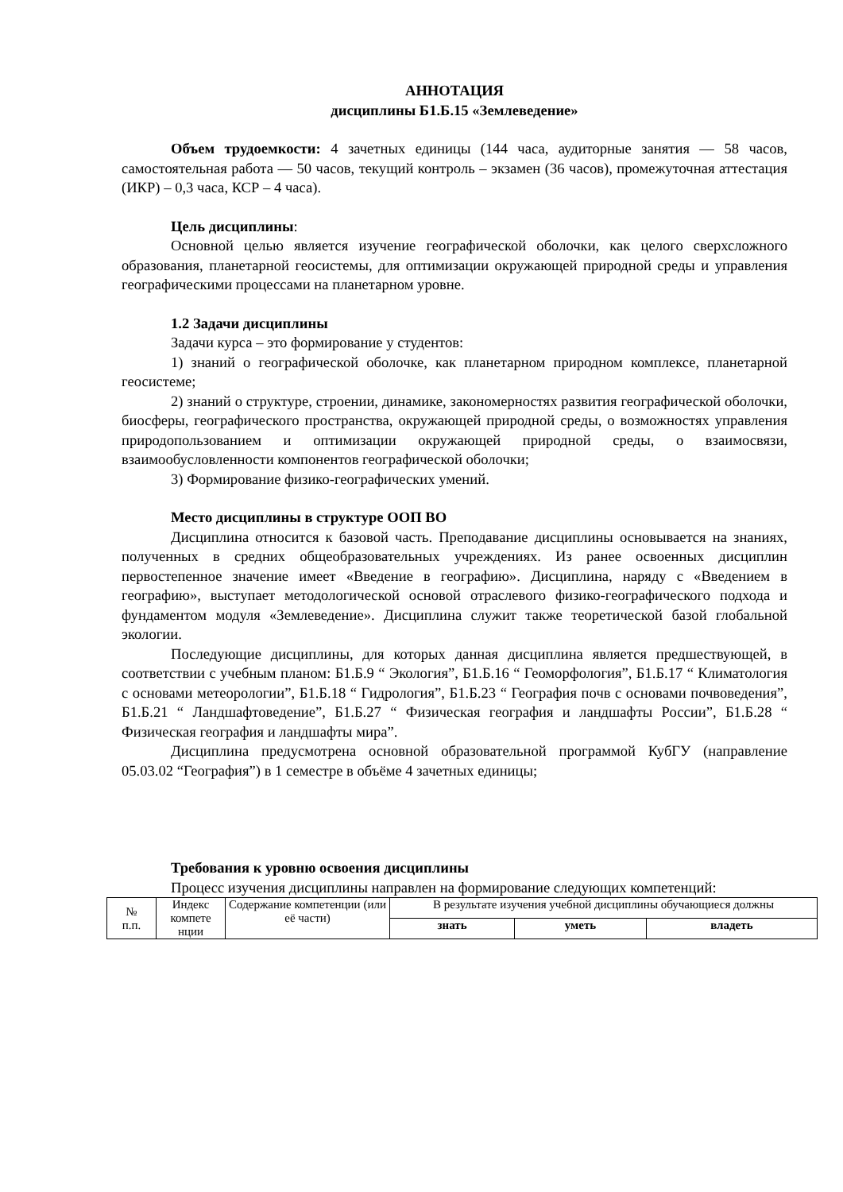АННОТАЦИЯ
дисциплины Б1.Б.15 «Землеведение»
Объем трудоемкости: 4 зачетных единицы (144 часа, аудиторные занятия — 58 часов, самостоятельная работа — 50 часов, текущий контроль – экзамен (36 часов), промежуточная аттестация (ИКР) – 0,3 часа, КСР – 4 часа).
Цель дисциплины:
Основной целью является изучение географической оболочки, как целого сверхсложного образования, планетарной геосистемы, для оптимизации окружающей природной среды и управления географическими процессами на планетарном уровне.
1.2 Задачи дисциплины
Задачи курса – это формирование у студентов:
1) знаний о географической оболочке, как планетарном природном комплексе, планетарной геосистеме;
2) знаний о структуре, строении, динамике, закономерностях развития географической оболочки, биосферы, географического пространства, окружающей природной среды, о возможностях управления природопользованием и оптимизации окружающей природной среды, о взаимосвязи, взаимообусловленности компонентов географической оболочки;
3) Формирование физико-географических умений.
Место дисциплины в структуре ООП ВО
Дисциплина относится к базовой часть. Преподавание дисциплины основывается на знаниях, полученных в средних общеобразовательных учреждениях. Из ранее освоенных дисциплин первостепенное значение имеет «Введение в географию». Дисциплина, наряду с «Введением в географию», выступает методологической основой отраслевого физико-географического подхода и фундаментом модуля «Землеведение». Дисциплина служит также теоретической базой глобальной экологии.
Последующие дисциплины, для которых данная дисциплина является предшествующей, в соответствии с учебным планом: Б1.Б.9 “ Экология”, Б1.Б.16 “ Геоморфология”, Б1.Б.17 “ Климатология с основами метеорологии”, Б1.Б.18 “ Гидрология”, Б1.Б.23 “ География почв с основами почвоведения”, Б1.Б.21 “ Ландшафтоведение”, Б1.Б.27 “ Физическая география и ландшафты России”, Б1.Б.28 “ Физическая география и ландшафты мира”.
Дисциплина предусмотрена основной образовательной программой КубГУ (направление 05.03.02 “География”) в 1 семестре в объёме 4 зачетных единицы;
Требования к уровню освоения дисциплины
Процесс изучения дисциплины направлен на формирование следующих компетенций:
| № п.п. | Индекс компете нции | Содержание компетенции (или её части) | В результате изучения учебной дисциплины обучающиеся должны | | |
| --- | --- | --- | --- | --- | --- |
| | | | знать | уметь | владеть |